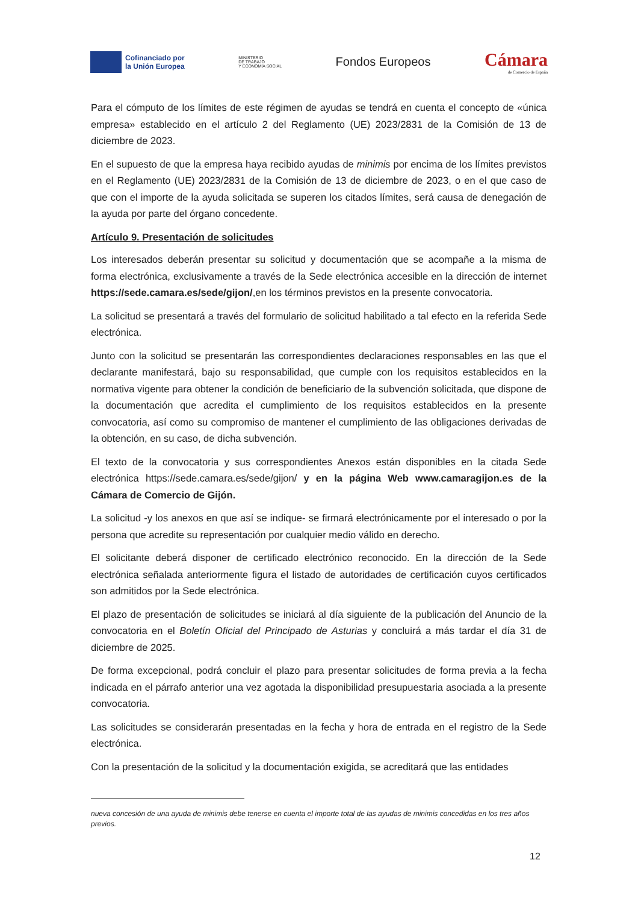Cofinanciado por
la Unión Europea
MINISTERIO
DE TRABAJO
Y ECONOMÍA SOCIAL
Fondos Europeos
Cámara
de Comercio de España
Para el cómputo de los límites de este régimen de ayudas se tendrá en cuenta el concepto de «única empresa» establecido en el artículo 2 del Reglamento (UE) 2023/2831 de la Comisión de 13 de diciembre de 2023.
En el supuesto de que la empresa haya recibido ayudas de minimis por encima de los límites previstos en el Reglamento (UE) 2023/2831 de la Comisión de 13 de diciembre de 2023, o en el que caso de que con el importe de la ayuda solicitada se superen los citados límites, será causa de denegación de la ayuda por parte del órgano concedente.
Artículo 9. Presentación de solicitudes
Los interesados deberán presentar su solicitud y documentación que se acompañe a la misma de forma electrónica, exclusivamente a través de la Sede electrónica accesible en la dirección de internet https://sede.camara.es/sede/gijon/,en los términos previstos en la presente convocatoria.
La solicitud se presentará a través del formulario de solicitud habilitado a tal efecto en la referida Sede electrónica.
Junto con la solicitud se presentarán las correspondientes declaraciones responsables en las que el declarante manifestará, bajo su responsabilidad, que cumple con los requisitos establecidos en la normativa vigente para obtener la condición de beneficiario de la subvención solicitada, que dispone de la documentación que acredita el cumplimiento de los requisitos establecidos en la presente convocatoria, así como su compromiso de mantener el cumplimiento de las obligaciones derivadas de la obtención, en su caso, de dicha subvención.
El texto de la convocatoria y sus correspondientes Anexos están disponibles en la citada Sede electrónica https://sede.camara.es/sede/gijon/ y en la página Web www.camaragijon.es de la Cámara de Comercio de Gijón.
La solicitud -y los anexos en que así se indique- se firmará electrónicamente por el interesado o por la persona que acredite su representación por cualquier medio válido en derecho.
El solicitante deberá disponer de certificado electrónico reconocido. En la dirección de la Sede electrónica señalada anteriormente figura el listado de autoridades de certificación cuyos certificados son admitidos por la Sede electrónica.
El plazo de presentación de solicitudes se iniciará al día siguiente de la publicación del Anuncio de la convocatoria en el Boletín Oficial del Principado de Asturias y concluirá a más tardar el día 31 de diciembre de 2025.
De forma excepcional, podrá concluir el plazo para presentar solicitudes de forma previa a la fecha indicada en el párrafo anterior una vez agotada la disponibilidad presupuestaria asociada a la presente convocatoria.
Las solicitudes se considerarán presentadas en la fecha y hora de entrada en el registro de la Sede electrónica.
Con la presentación de la solicitud y la documentación exigida, se acreditará que las entidades
nueva concesión de una ayuda de minimis debe tenerse en cuenta el importe total de las ayudas de minimis concedidas en los tres años previos.
12